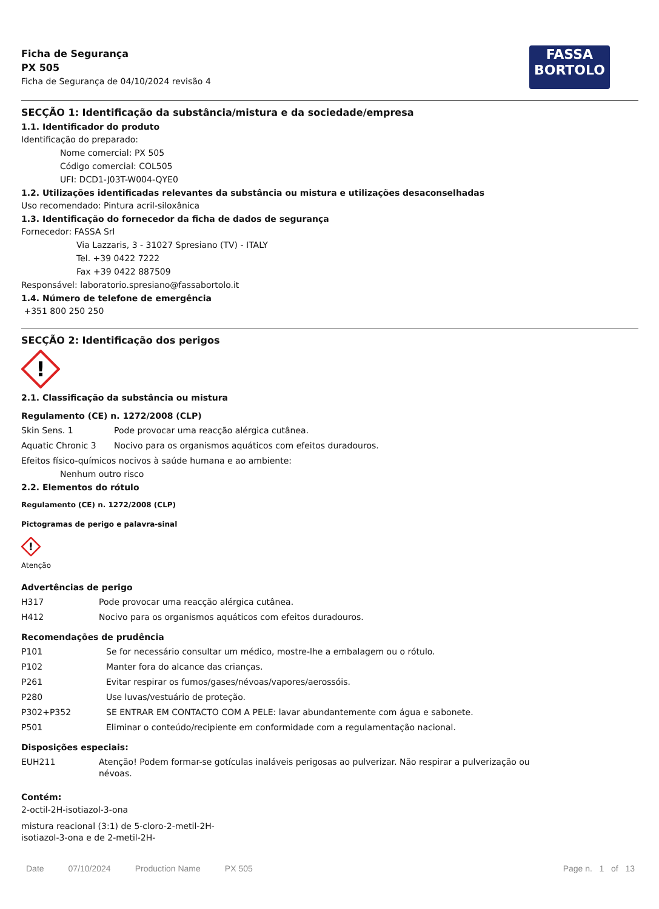Ficha de Segurança
PX 505
Ficha de Segurança de 04/10/2024 revisão 4
FASSA
BORTOLO
SECÇÃO 1: Identificação da substância/mistura e da sociedade/empresa
1.1. Identificador do produto
Identificação do preparado:
Nome comercial: PX 505
Código comercial: COL505
UFI: DCD1-J03T-W004-QYE0
1.2. Utilizações identificadas relevantes da substância ou mistura e utilizações desaconselhadas
Uso recomendado: Pintura acril-siloxânica
1.3. Identificação do fornecedor da ficha de dados de segurança
Fornecedor: FASSA Srl
Via Lazzaris, 3 - 31027 Spresiano (TV) - ITALY
Tel. +39 0422 7222
Fax +39 0422 887509
Responsável: laboratorio.spresiano@fassabortolo.it
1.4. Número de telefone de emergência
+351 800 250 250
SECÇÃO 2: Identificação dos perigos
!
2.1. Classificação da substância ou mistura
Regulamento (CE) n. 1272/2008 (CLP)
| Skin Sens. 1 | Pode provocar uma reacção alérgica cutânea. |
| Aquatic Chronic 3 | Nocivo para os organismos aquáticos com efeitos duradouros. |
Efeitos físico-químicos nocivos à saúde humana e ao ambiente:
Nenhum outro risco
2.2. Elementos do rótulo
Regulamento (CE) n. 1272/2008 (CLP)
Pictogramas de perigo e palavra-sinal
!
Atenção
Advertências de perigo
| H317 | Pode provocar uma reacção alérgica cutânea. |
| H412 | Nocivo para os organismos aquáticos com efeitos duradouros. |
Recomendações de prudência
| P101 | Se for necessário consultar um médico, mostre-lhe a embalagem ou o rótulo. |
| P102 | Manter fora do alcance das crianças. |
| P261 | Evitar respirar os fumos/gases/névoas/vapores/aerossóis. |
| P280 | Use luvas/vestuário de proteção. |
| P302+P352 | SE ENTRAR EM CONTACTO COM A PELE: lavar abundantemente com água e sabonete. |
| P501 | Eliminar o conteúdo/recipiente em conformidade com a regulamentação nacional. |
Disposições especiais:
| EUH211 | Atenção! Podem formar-se gotículas inaláveis perigosas ao pulverizar. Não respirar a pulverização ou névoas. |
Contém:
2-octil-2H-isotiazol-3-ona
mistura reacional (3:1) de 5-cloro-2-metil-2H-isotiazol-3-ona e de 2-metil-2H-
Date 07/10/2024 Production Name PX 505
Page n. 1 of 13